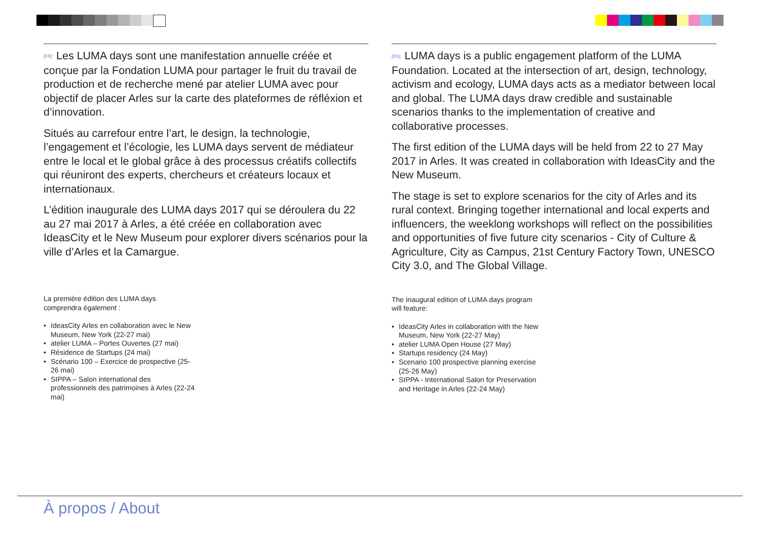[FR] Les LUMA days sont une manifestation annuelle créée et conçue par la Fondation LUMA pour partager le fruit du travail de production et de recherche mené par atelier LUMA avec pour objectif de placer Arles sur la carte des plateformes de réfléxion et d’innovation.
Situés au carrefour entre l’art, le design, la technologie, l’engagement et l’écologie, les LUMA days servent de médiateur entre le local et le global grâce à des processus créatifs collectifs qui réuniront des experts, chercheurs et créateurs locaux et internationaux.
L’édition inaugurale des LUMA days 2017 qui se déroulera du 22 au 27 mai 2017 à Arles, a été créée en collaboration avec IdeasCity et le New Museum pour explorer divers scénarios pour la ville d’Arles et la Camargue.
La première édition des LUMA days comprendra également :
• IdeasCity Arles en collaboration avec le New Museum, New York (22-27 mai)
• atelier LUMA – Portes Ouvertes (27 mai)
• Résidence de Startups (24 mai)
• Scénario 100 – Exercice de prospective (25-26 mai)
• SIPPA – Salon international des professionnels des patrimoines à Arles (22-24 mai)
[EN] LUMA days is a public engagement platform of the LUMA Foundation. Located at the intersection of art, design, technology, activism and ecology, LUMA days acts as a mediator between local and global. The LUMA days draw credible and sustainable scenarios thanks to the implementation of creative and collaborative processes.
The first edition of the LUMA days will be held from 22 to 27 May 2017 in Arles. It was created in collaboration with IdeasCity and the New Museum.
The stage is set to explore scenarios for the city of Arles and its rural context. Bringing together international and local experts and influencers, the weeklong workshops will reflect on the possibilities and opportunities of five future city scenarios - City of Culture & Agriculture, City as Campus, 21st Century Factory Town, UNESCO City 3.0, and The Global Village.
The inaugural edition of LUMA days program will feature:
• IdeasCity Arles in collaboration with the New Museum, New York (22-27 May)
• atelier LUMA Open House (27 May)
• Startups residency (24 May)
• Scenario 100 prospective planning exercise (25-26 May)
• SIPPA - International Salon for Preservation and Heritage in Arles (22-24 May)
À propos / About